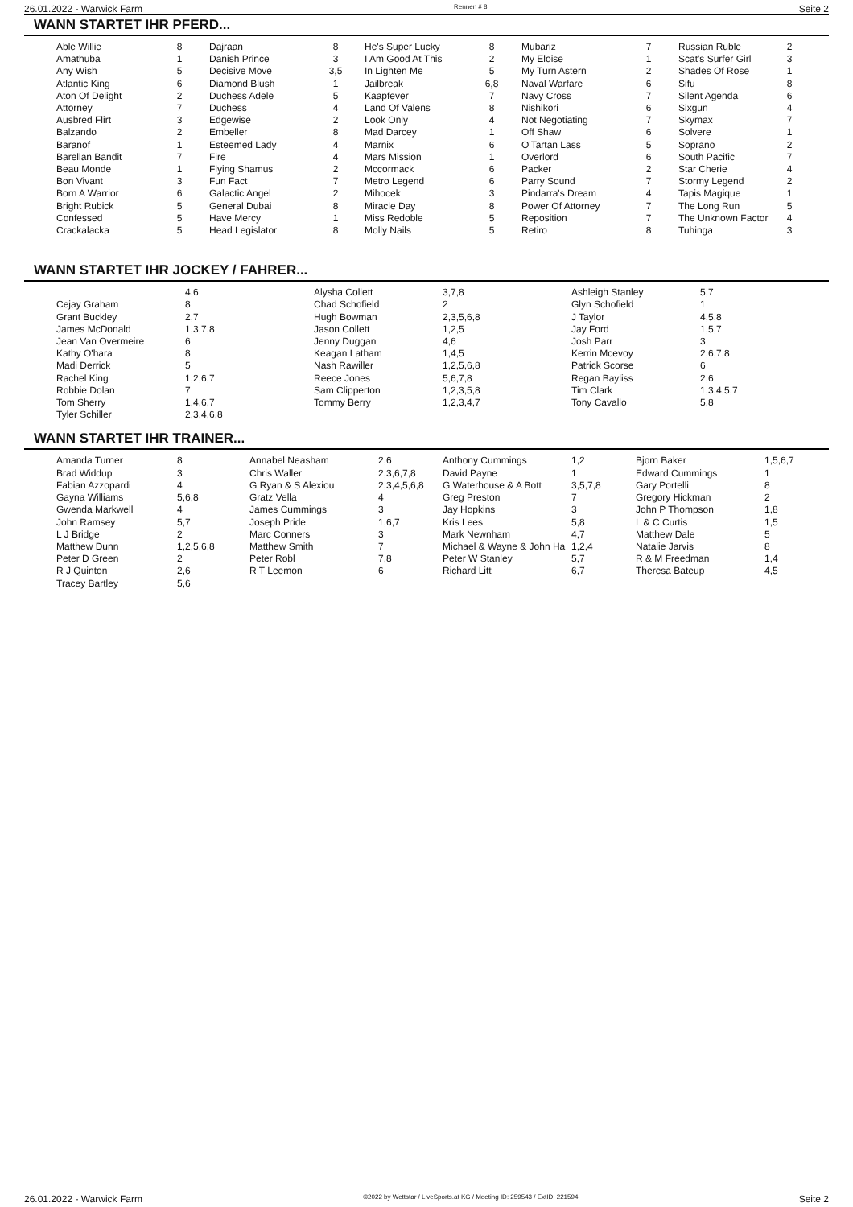26.01.2022 - Warwick Farm Rennen # 8 Seite 2
WANN STARTET IHR PFERD...
| Able Willie | 8 | Dajraan | 8 | He's Super Lucky | 8 | Mubariz | 7 | Russian Ruble | 2 |
| Amathuba | 1 | Danish Prince | 3 | I Am Good At This | 2 | My Eloise | 1 | Scat's Surfer Girl | 3 |
| Any Wish | 5 | Decisive Move | 3,5 | In Lighten Me | 5 | My Turn Astern | 2 | Shades Of Rose | 1 |
| Atlantic King | 6 | Diamond Blush | 1 | Jailbreak | 6,8 | Naval Warfare | 6 | Sifu | 8 |
| Aton Of Delight | 2 | Duchess Adele | 5 | Kaapfever | 7 | Navy Cross | 7 | Silent Agenda | 6 |
| Attorney | 7 | Duchess | 4 | Land Of Valens | 8 | Nishikori | 6 | Sixgun | 4 |
| Ausbred Flirt | 3 | Edgewise | 2 | Look Only | 4 | Not Negotiating | 7 | Skymax | 7 |
| Balzando | 2 | Embeller | 8 | Mad Darcey | 1 | Off Shaw | 6 | Solvere | 1 |
| Baranof | 1 | Esteemed Lady | 4 | Marnix | 6 | O'Tartan Lass | 5 | Soprano | 2 |
| Barellan Bandit | 7 | Fire | 4 | Mars Mission | 1 | Overlord | 6 | South Pacific | 7 |
| Beau Monde | 1 | Flying Shamus | 2 | Mccormack | 6 | Packer | 2 | Star Cherie | 4 |
| Bon Vivant | 3 | Fun Fact | 7 | Metro Legend | 6 | Parry Sound | 7 | Stormy Legend | 2 |
| Born A Warrior | 6 | Galactic Angel | 2 | Mihocek | 3 | Pindarra's Dream | 4 | Tapis Magique | 1 |
| Bright Rubick | 5 | General Dubai | 8 | Miracle Day | 8 | Power Of Attorney | 7 | The Long Run | 5 |
| Confessed | 5 | Have Mercy | 1 | Miss Redoble | 5 | Reposition | 7 | The Unknown Factor | 4 |
| Crackalacka | 5 | Head Legislator | 8 | Molly Nails | 5 | Retiro | 8 | Tuhinga | 3 |
WANN STARTET IHR JOCKEY / FAHRER...
| | 4,6 | Alysha Collett | 3,7,8 | Ashleigh Stanley | 5,7 |
| Cejay Graham | 8 | Chad Schofield | 2 | Glyn Schofield | 1 |
| Grant Buckley | 2,7 | Hugh Bowman | 2,3,5,6,8 | J Taylor | 4,5,8 |
| James McDonald | 1,3,7,8 | Jason Collett | 1,2,5 | Jay Ford | 1,5,7 |
| Jean Van Overmeire | 6 | Jenny Duggan | 4,6 | Josh Parr | 3 |
| Kathy O'hara | 8 | Keagan Latham | 1,4,5 | Kerrin Mcevoy | 2,6,7,8 |
| Madi Derrick | 5 | Nash Rawiller | 1,2,5,6,8 | Patrick Scorse | 6 |
| Rachel King | 1,2,6,7 | Reece Jones | 5,6,7,8 | Regan Bayliss | 2,6 |
| Robbie Dolan | 7 | Sam Clipperton | 1,2,3,5,8 | Tim Clark | 1,3,4,5,7 |
| Tom Sherry | 1,4,6,7 | Tommy Berry | 1,2,3,4,7 | Tony Cavallo | 5,8 |
| Tyler Schiller | 2,3,4,6,8 | | | | |
WANN STARTET IHR TRAINER...
| Amanda Turner | 8 | Annabel Neasham | 2,6 | Anthony Cummings | 1,2 | Bjorn Baker | 1,5,6,7 |
| Brad Widdup | 3 | Chris Waller | 2,3,6,7,8 | David Payne | 1 | Edward Cummings | 1 |
| Fabian Azzopardi | 4 | G Ryan & S Alexiou | 2,3,4,5,6,8 | G Waterhouse & A Bott | 3,5,7,8 | Gary Portelli | 8 |
| Gayna Williams | 5,6,8 | Gratz Vella | 4 | Greg Preston | 7 | Gregory Hickman | 2 |
| Gwenda Markwell | 4 | James Cummings | 3 | Jay Hopkins | 3 | John P Thompson | 1,8 |
| John Ramsey | 5,7 | Joseph Pride | 1,6,7 | Kris Lees | 5,8 | L & C Curtis | 1,5 |
| L J Bridge | 2 | Marc Conners | 3 | Mark Newnham | 4,7 | Matthew Dale | 5 |
| Matthew Dunn | 1,2,5,6,8 | Matthew Smith | 7 | Michael & Wayne & John Ha | 1,2,4 | Natalie Jarvis | 8 |
| Peter D Green | 2 | Peter Robl | 7,8 | Peter W Stanley | 5,7 | R & M Freedman | 1,4 |
| R J Quinton | 2,6 | R T Leemon | 6 | Richard Litt | 6,7 | Theresa Bateup | 4,5 |
| Tracey Bartley | 5,6 | | | | | | |
26.01.2022 - Warwick Farm ©2022 by Wettstar / LiveSports.at KG / Meeting ID: 259543 / ExtID: 221594 Seite 2